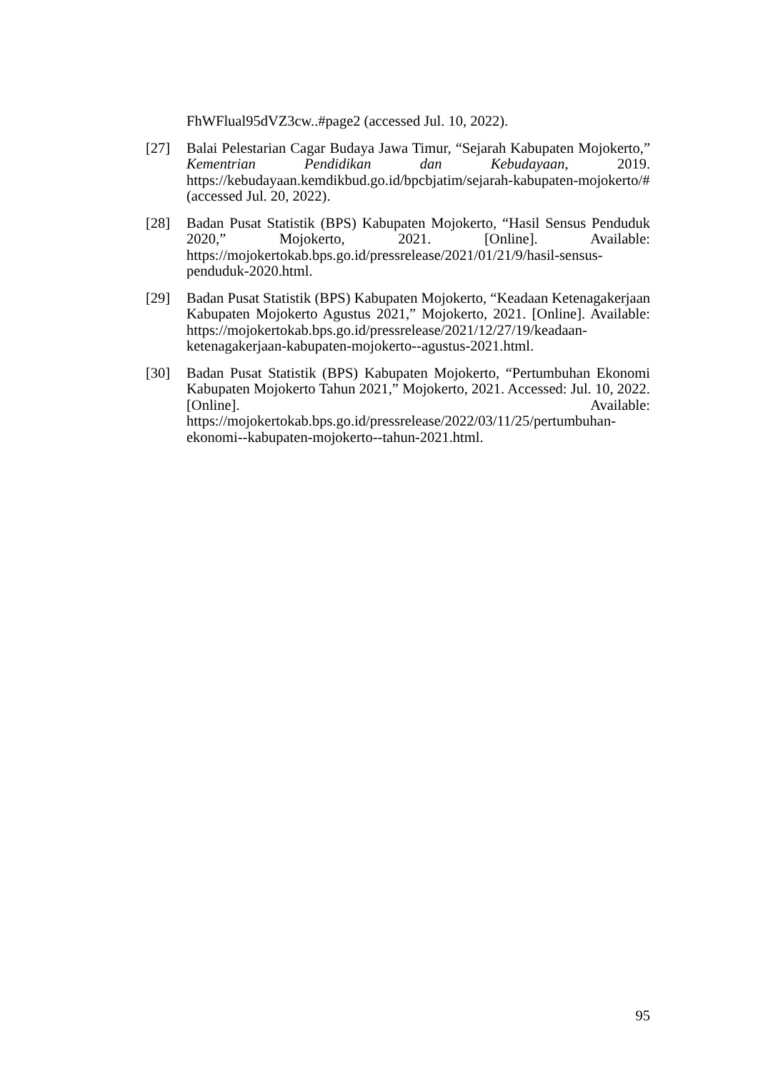FhWFlual95dVZ3cw..#page2 (accessed Jul. 10, 2022).
[27] Balai Pelestarian Cagar Budaya Jawa Timur, “Sejarah Kabupaten Mojokerto,” Kementrian Pendidikan dan Kebudayaan, 2019. https://kebudayaan.kemdikbud.go.id/bpcbjatim/sejarah-kabupaten-mojokerto/# (accessed Jul. 20, 2022).
[28] Badan Pusat Statistik (BPS) Kabupaten Mojokerto, “Hasil Sensus Penduduk 2020,” Mojokerto, 2021. [Online]. Available: https://mojokertokab.bps.go.id/pressrelease/2021/01/21/9/hasil-sensus-penduduk-2020.html.
[29] Badan Pusat Statistik (BPS) Kabupaten Mojokerto, “Keadaan Ketenagakerjaan Kabupaten Mojokerto Agustus 2021,” Mojokerto, 2021. [Online]. Available: https://mojokertokab.bps.go.id/pressrelease/2021/12/27/19/keadaan-ketenagakerjaan-kabupaten-mojokerto--agustus-2021.html.
[30] Badan Pusat Statistik (BPS) Kabupaten Mojokerto, “Pertumbuhan Ekonomi Kabupaten Mojokerto Tahun 2021,” Mojokerto, 2021. Accessed: Jul. 10, 2022. [Online]. Available: https://mojokertokab.bps.go.id/pressrelease/2022/03/11/25/pertumbuhan-ekonomi--kabupaten-mojokerto--tahun-2021.html.
95